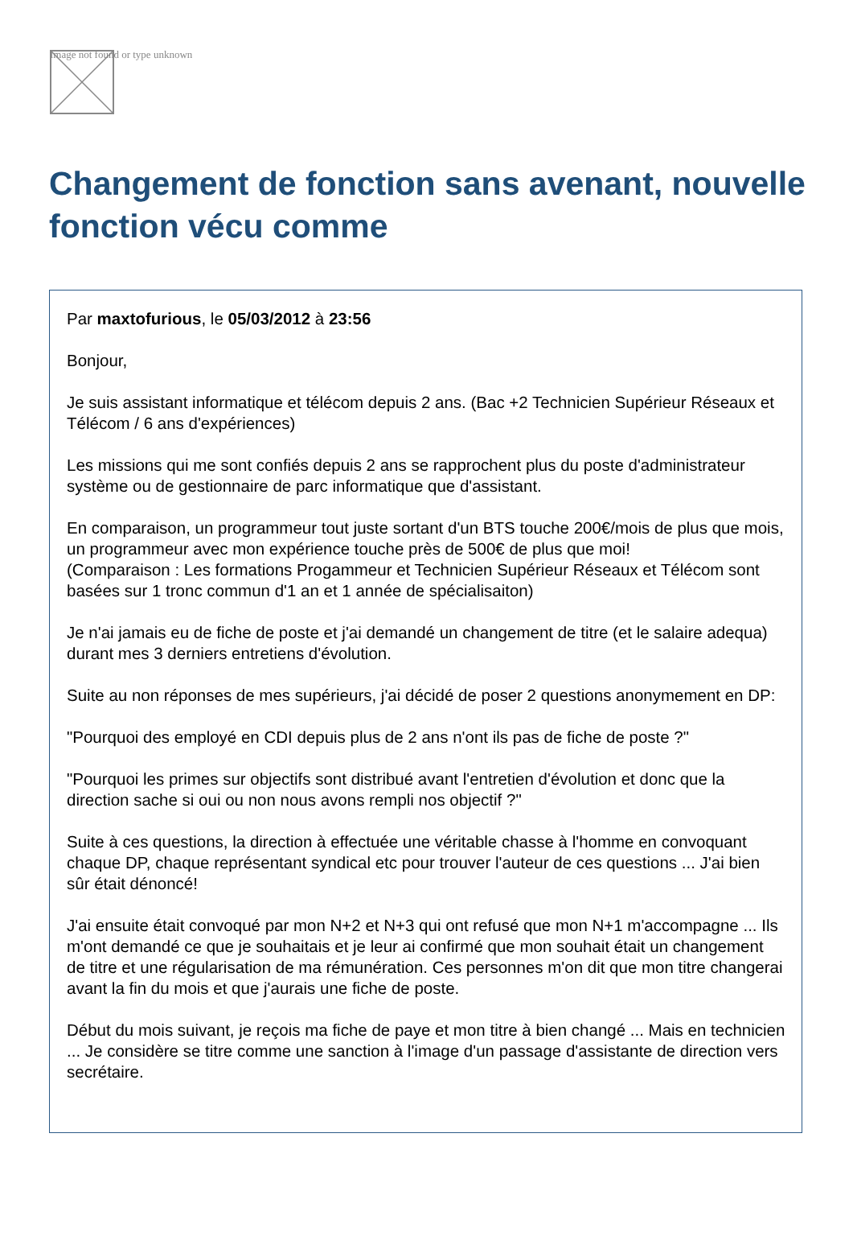Image not found or type unknown
Changement de fonction sans avenant, nouvelle fonction vécu comme
Par maxtofurious, le 05/03/2012 à 23:56
Bonjour,
Je suis assistant informatique et télécom depuis 2 ans. (Bac +2 Technicien Supérieur Réseaux et Télécom / 6 ans d'expériences)
Les missions qui me sont confiés depuis 2 ans se rapprochent plus du poste d'administrateur système ou de gestionnaire de parc informatique que d'assistant.
En comparaison, un programmeur tout juste sortant d'un BTS touche 200€/mois de plus que mois, un programmeur avec mon expérience touche près de 500€ de plus que moi!
(Comparaison : Les formations Progammeur et Technicien Supérieur Réseaux et Télécom sont basées sur 1 tronc commun d'1 an et 1 année de spécialisaiton)
Je n'ai jamais eu de fiche de poste et j'ai demandé un changement de titre (et le salaire adequa) durant mes 3 derniers entretiens d'évolution.
Suite au non réponses de mes supérieurs, j'ai décidé de poser 2 questions anonymement en DP:
"Pourquoi des employé en CDI depuis plus de 2 ans n'ont ils pas de fiche de poste ?"
"Pourquoi les primes sur objectifs sont distribué avant l'entretien d'évolution et donc que la direction sache si oui ou non nous avons rempli nos objectif ?"
Suite à ces questions, la direction à effectuée une véritable chasse à l'homme en convoquant chaque DP, chaque représentant syndical etc pour trouver l'auteur de ces questions ... J'ai bien sûr était dénoncé!
J'ai ensuite était convoqué par mon N+2 et N+3 qui ont refusé que mon N+1 m'accompagne ... Ils m'ont demandé ce que je souhaitais et je leur ai confirmé que mon souhait était un changement de titre et une régularisation de ma rémunération. Ces personnes m'on dit que mon titre changerai avant la fin du mois et que j'aurais une fiche de poste.
Début du mois suivant, je reçois ma fiche de paye et mon titre à bien changé ... Mais en technicien ... Je considère se titre comme une sanction à l'image d'un passage d'assistante de direction vers secrétaire.